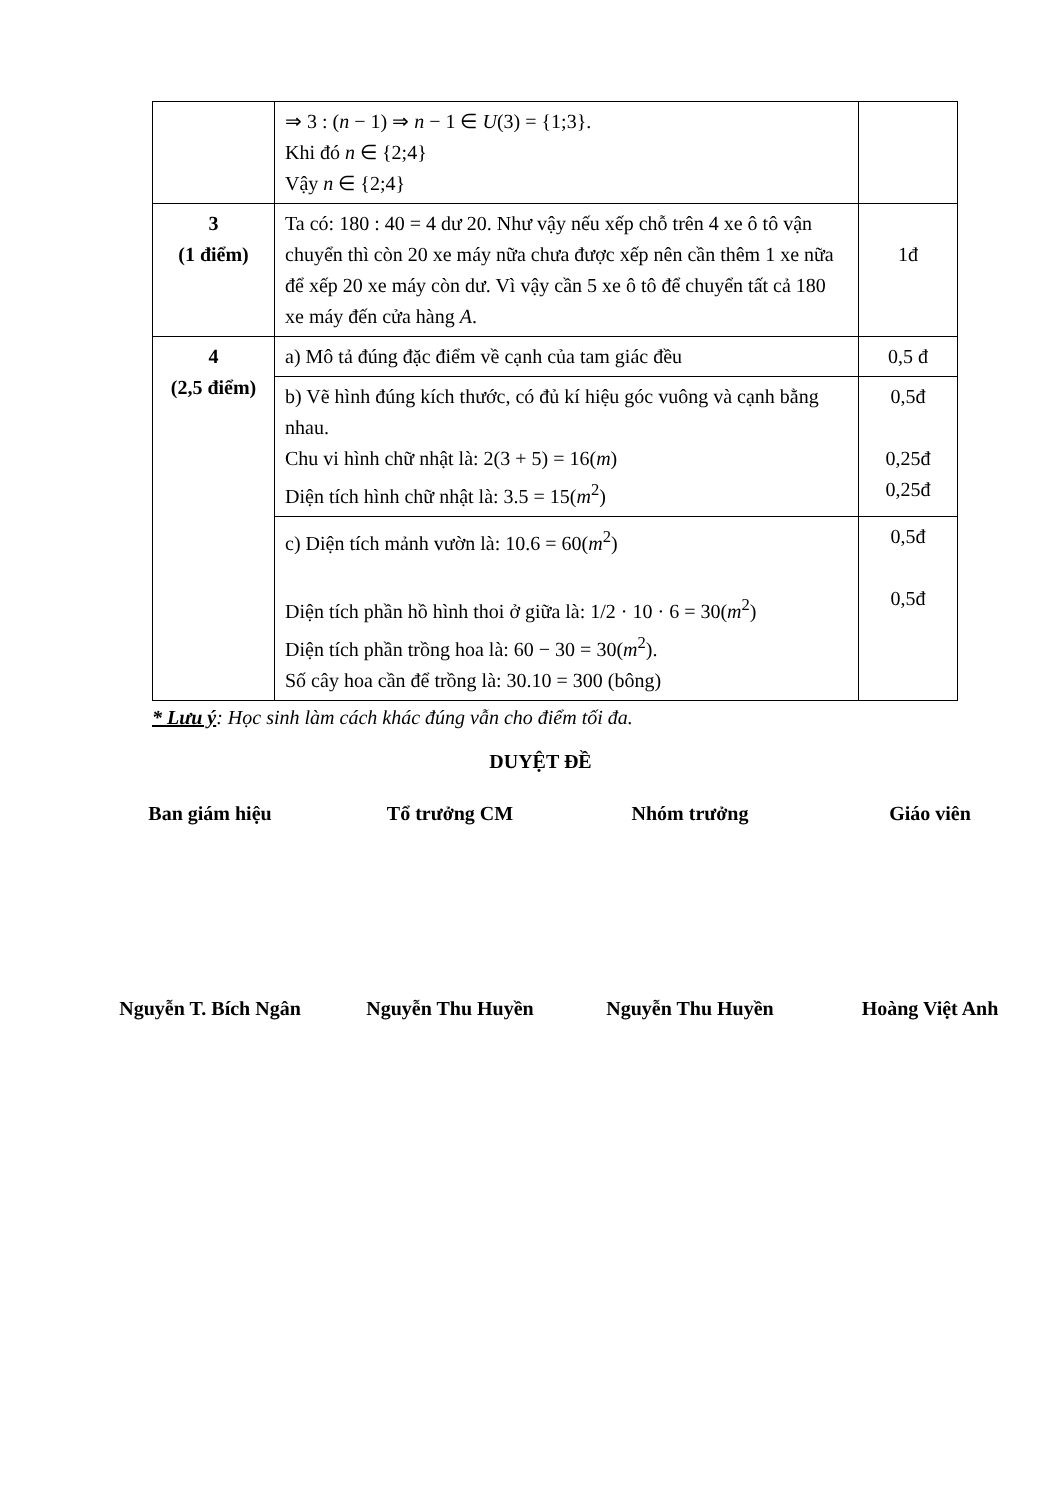| | ⇒ 3 : ( n − 1) ⇒ n − 1 ∈ U (3) = {1;3}. Khi đó n ∈ {2;4} Vậy n ∈ {2;4} | |
| 3 (1 điểm) | Ta có: 180 : 40 = 4 dư 20. Như vậy nếu xếp chỗ trên 4 xe ô tô vận chuyển thì còn 20 xe máy nữa chưa được xếp nên cần thêm 1 xe nữa để xếp 20 xe máy còn dư. Vì vậy cần 5 xe ô tô để chuyển tất cả 180 xe máy đến cửa hàng A . | 1đ |
| 4 (2,5 điểm) | a) Mô tả đúng đặc điểm về cạnh của tam giác đều | 0,5 đ |
| | b) Vẽ hình đúng kích thước, có đủ kí hiệu góc vuông và cạnh bằng nhau. Chu vi hình chữ nhật là: 2(3 + 5) = 16( m ) Diện tích hình chữ nhật là: 3.5 = 15( m<sup>2</sup>) | 0,5đ 0,25đ 0,25đ |
| | c) Diện tích mảnh vườn là: 10.6 = 60( m<sup>2</sup>) Diện tích phần hồ hình thoi ở giữa là: 1/2 · 10 · 6 = 30( m<sup>2</sup>) Diện tích phần trồng hoa là: 60 − 30 = 30( m<sup>2</sup>). Số cây hoa cần để trồng là: 30.10 = 300 (bông) | 0,5đ 0,5đ |
* Lưu ý: Học sinh làm cách khác đúng vẫn cho điểm tối đa.
DUYỆT ĐỀ
Ban giám hiệu Tổ trưởng CM Nhóm trưởng Giáo viên
Nguyễn T. Bích Ngân Nguyễn Thu Huyền Nguyễn Thu Huyền Hoàng Việt Anh